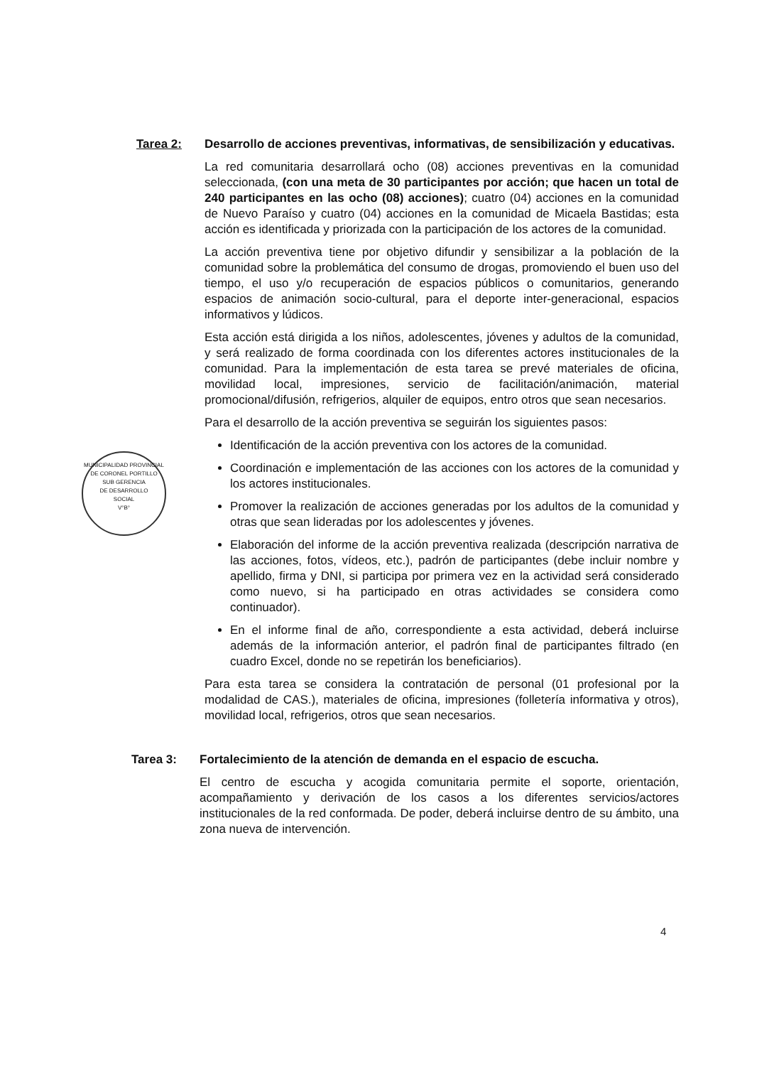Tarea 2: Desarrollo de acciones preventivas, informativas, de sensibilización y educativas.
La red comunitaria desarrollará ocho (08) acciones preventivas en la comunidad seleccionada, (con una meta de 30 participantes por acción; que hacen un total de 240 participantes en las ocho (08) acciones); cuatro (04) acciones en la comunidad de Nuevo Paraíso y cuatro (04) acciones en la comunidad de Micaela Bastidas; esta acción es identificada y priorizada con la participación de los actores de la comunidad.
La acción preventiva tiene por objetivo difundir y sensibilizar a la población de la comunidad sobre la problemática del consumo de drogas, promoviendo el buen uso del tiempo, el uso y/o recuperación de espacios públicos o comunitarios, generando espacios de animación socio-cultural, para el deporte inter-generacional, espacios informativos y lúdicos.
Esta acción está dirigida a los niños, adolescentes, jóvenes y adultos de la comunidad, y será realizado de forma coordinada con los diferentes actores institucionales de la comunidad. Para la implementación de esta tarea se prevé materiales de oficina, movilidad local, impresiones, servicio de facilitación/animación, material promocional/difusión, refrigerios, alquiler de equipos, entro otros que sean necesarios.
Para el desarrollo de la acción preventiva se seguirán los siguientes pasos:
Identificación de la acción preventiva con los actores de la comunidad.
Coordinación e implementación de las acciones con los actores de la comunidad y los actores institucionales.
Promover la realización de acciones generadas por los adultos de la comunidad y otras que sean lideradas por los adolescentes y jóvenes.
Elaboración del informe de la acción preventiva realizada (descripción narrativa de las acciones, fotos, vídeos, etc.), padrón de participantes (debe incluir nombre y apellido, firma y DNI, si participa por primera vez en la actividad será considerado como nuevo, si ha participado en otras actividades se considera como continuador).
En el informe final de año, correspondiente a esta actividad, deberá incluirse además de la información anterior, el padrón final de participantes filtrado (en cuadro Excel, donde no se repetirán los beneficiarios).
Para esta tarea se considera la contratación de personal (01 profesional por la modalidad de CAS.), materiales de oficina, impresiones (folletería informativa y otros), movilidad local, refrigerios, otros que sean necesarios.
Tarea 3: Fortalecimiento de la atención de demanda en el espacio de escucha.
El centro de escucha y acogida comunitaria permite el soporte, orientación, acompañamiento y derivación de los casos a los diferentes servicios/actores institucionales de la red conformada. De poder, deberá incluirse dentro de su ámbito, una zona nueva de intervención.
MUNICIPALIDAD PROVINCIAL DE CORONEL PORTILLO
SUB GERENCIA
DE DESARROLLO
SOCIAL
V°B°
4